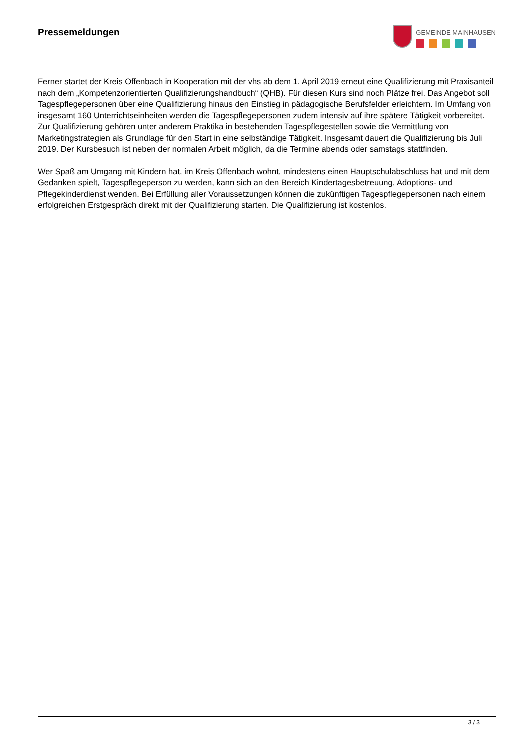Pressemeldungen
GEMEINDE MAINHAUSEN
Ferner startet der Kreis Offenbach in Kooperation mit der vhs ab dem 1. April 2019 erneut eine Qualifizierung mit Praxisanteil nach dem „Kompetenzorientierten Qualifizierungshandbuch“ (QHB). Für diesen Kurs sind noch Plätze frei. Das Angebot soll Tagespflegepersonen über eine Qualifizierung hinaus den Einstieg in pädagogische Berufsfelder erleichtern. Im Umfang von insgesamt 160 Unterrichtseinheiten werden die Tagespflegepersonen zudem intensiv auf ihre spätere Tätigkeit vorbereitet. Zur Qualifizierung gehören unter anderem Praktika in bestehenden Tagespflegestellen sowie die Vermittlung von Marketingstrategien als Grundlage für den Start in eine selbständige Tätigkeit. Insgesamt dauert die Qualifizierung bis Juli 2019. Der Kursbesuch ist neben der normalen Arbeit möglich, da die Termine abends oder samstags stattfinden.
Wer Spaß am Umgang mit Kindern hat, im Kreis Offenbach wohnt, mindestens einen Hauptschulabschluss hat und mit dem Gedanken spielt, Tagespflegeperson zu werden, kann sich an den Bereich Kindertagesbetreuung, Adoptions- und Pflegekinderdienst wenden. Bei Erfüllung aller Voraussetzungen können die zukünftigen Tagespflegepersonen nach einem erfolgreichen Erstgespräch direkt mit der Qualifizierung starten. Die Qualifizierung ist kostenlos.
3 / 3